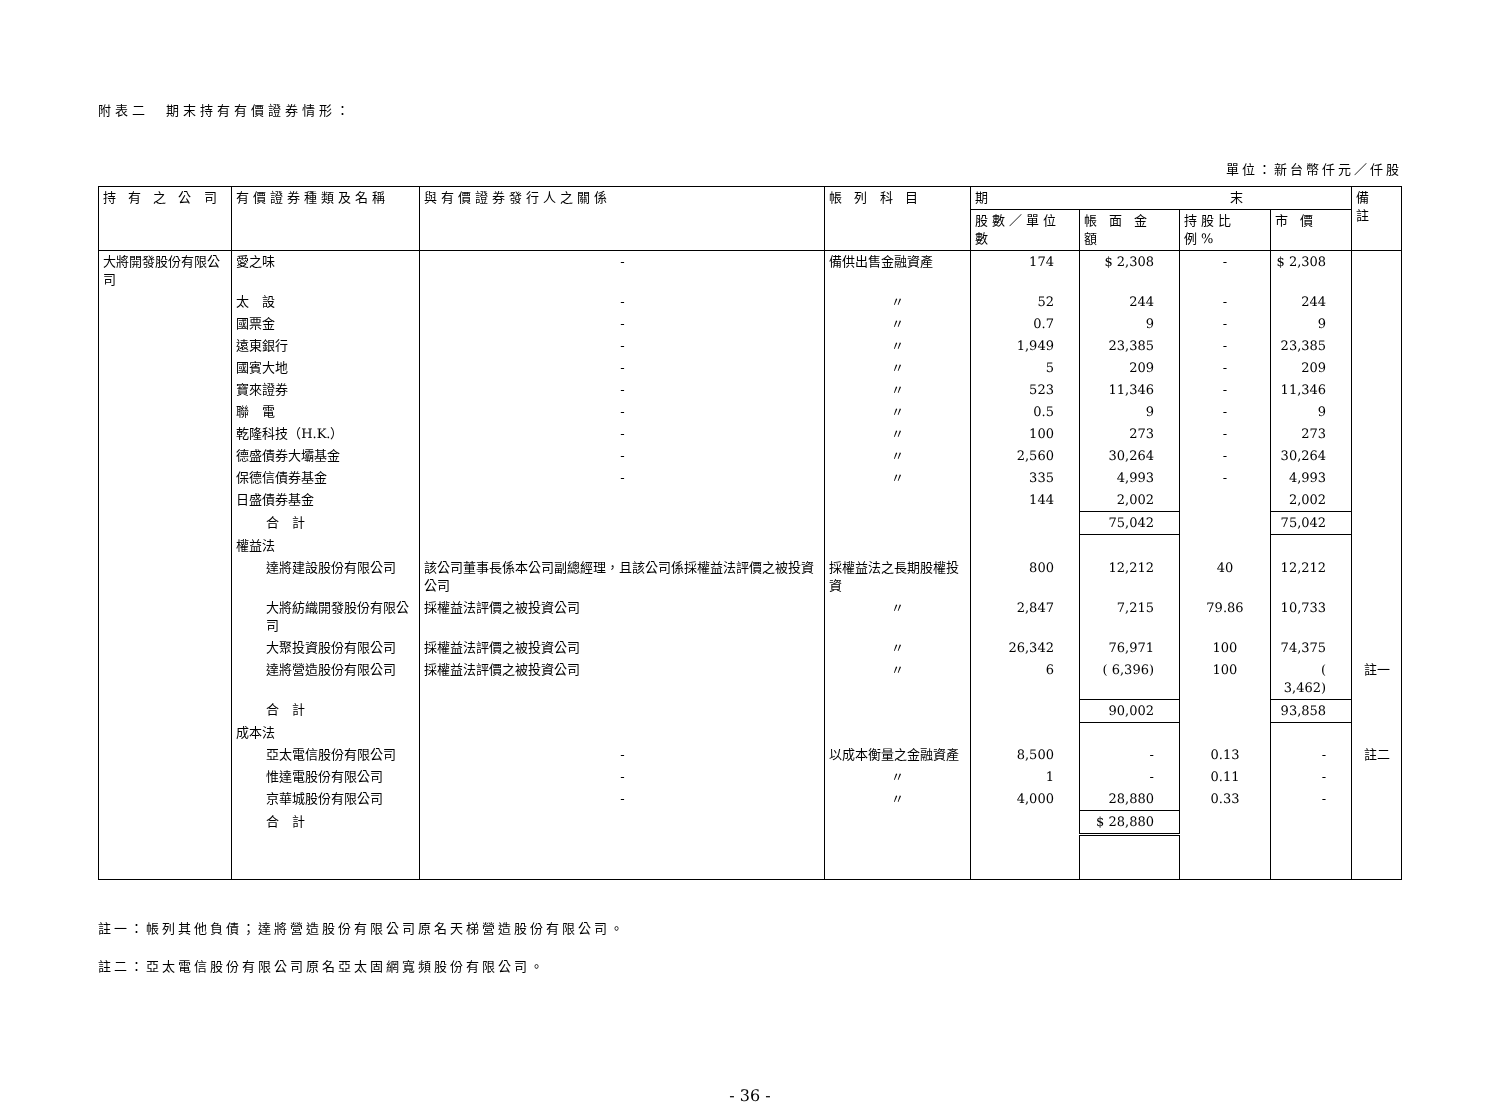附表二　期末持有有價證券情形：
單位：新台幣仟元／仟股
| 持 有 之 公 司 | 有價證券種類及名稱 | 與有價證券發行人之關係 | 帳 列 科 目 | 期 末 | | | | 備 註 |
| --- | --- | --- | --- | --- | --- | --- | --- | --- |
| | | | | 股數／單位數 | 帳 面 金 額 | 持股比例% | 市 價 | |
| 大將開發股份有限公司 | 愛之味 | - | 備供出售金融資產 | 174 | $ 2,308 | - | $ 2,308 | |
| | 太 設 | - | 〃 | 52 | 244 | - | 244 | |
| | 國票金 | - | 〃 | 0.7 | 9 | - | 9 | |
| | 遠東銀行 | - | 〃 | 1,949 | 23,385 | - | 23,385 | |
| | 國賓大地 | - | 〃 | 5 | 209 | - | 209 | |
| | 寶來證券 | - | 〃 | 523 | 11,346 | - | 11,346 | |
| | 聯 電 | - | 〃 | 0.5 | 9 | - | 9 | |
| | 乾隆科技（H.K.） | - | 〃 | 100 | 273 | - | 273 | |
| | 德盛債券大壩基金 | - | 〃 | 2,560 | 30,264 | - | 30,264 | |
| | 保德信債券基金 | - | 〃 | 335 | 4,993 | - | 4,993 | |
| | 日盛債券基金 | | | 144 | 2,002 | | 2,002 | |
| | 合 計 | | | | 75,042 | | 75,042 | |
| | 權益法 | | | | | | | |
| | 達將建設股份有限公司 | 該公司董事長係本公司副總經理，且該公司係採權益法評價之被投資公司 | 採權益法之長期股權投資 | 800 | 12,212 | 40 | 12,212 | |
| | 大將紡織開發股份有限公司 | 採權益法評價之被投資公司 | 〃 | 2,847 | 7,215 | 79.86 | 10,733 | |
| | 大聚投資股份有限公司 | 採權益法評價之被投資公司 | 〃 | 26,342 | 76,971 | 100 | 74,375 | |
| | 達將營造股份有限公司 | 採權益法評價之被投資公司 | 〃 | 6 | ( 6,396) | 100 | ( 3,462) | 註一 |
| | 合 計 | | | | 90,002 | | 93,858 | |
| | 成本法 | | | | | | | |
| | 亞太電信股份有限公司 | - | 以成本衡量之金融資產 | 8,500 | - | 0.13 | - | 註二 |
| | 惟達電股份有限公司 | - | 〃 | 1 | - | 0.11 | - | |
| | 京華城股份有限公司 | - | 〃 | 4,000 | 28,880 | 0.33 | - | |
| | 合 計 | | | | $ 28,880 | | | |
註一：帳列其他負債；達將營造股份有限公司原名天梯營造股份有限公司。
註二：亞太電信股份有限公司原名亞太固網寬頻股份有限公司。
- 36 -